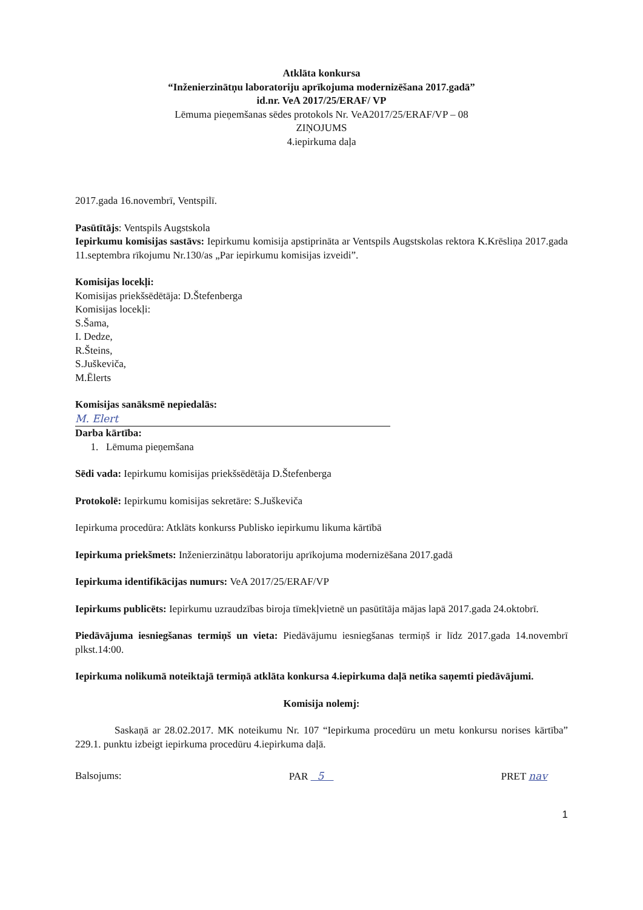Atklāta konkursa
“Inženierzinātņu laboratoriju aprīkojuma modernizēšana 2017.gadā”
id.nr. VeA 2017/25/ERAF/ VP
Lēmuma pieņemšanas sēdes protokols Nr. VeA2017/25/ERAF/VP – 08
ZIŅOJUMS
4.iepirkuma daļa
2017.gada 16.novembrī, Ventspilī.
Pasūtītājs: Ventspils Augstskola
Iepirkumu komisijas sastāvs: Iepirkumu komisija apstiprināta ar Ventspils Augstskolas rektora K.Krēsliņa 2017.gada 11.septembra rīkojumu Nr.130/as „Par iepirkumu komisijas izveidi”.
Komisijas locekļi:
Komisijas priekšsēdētāja: D.Štefenberga
Komisijas locekļi:
S.Šama,
I. Dedze,
R.Šteins,
S.Juškeviča,
M.Ēlerts
Komisijas sanāksmē nepiedalās:
M. Elert
Darba kārtība:
1. Lēmuma pieņemšana
Sēdi vada: Iepirkumu komisijas priekšsēdētāja D.Štefenberga
Protokolē: Iepirkumu komisijas sekretāre: S.Juškeviča
Iepirkuma procedūra: Atklāts konkurss Publisko iepirkumu likuma kārtībā
Iepirkuma priekšmets: Inženierzinātņu laboratoriju aprīkojuma modernizēšana 2017.gadā
Iepirkuma identifikācijas numurs: VeA 2017/25/ERAF/VP
Iepirkums publicēts: Iepirkumu uzraudzības biroja tīmekļvietnē un pasūtītāja mājas lapā 2017.gada 24.oktobrī.
Piedāvājuma iesniegšanas termiņš un vieta: Piedāvājumu iesniegšanas termiņš ir līdz 2017.gada 14.novembrī plkst.14:00.
Iepirkuma nolikumā noteiktajā termiņā atklāta konkursa 4.iepirkuma daļā netika saņemti piedāvājumi.
Komisija nolemj:
Saskaņā ar 28.02.2017. MK noteikumu Nr. 107 “Iepirkuma procedūru un metu konkursu norises kārtība” 229.1. punktu izbeigt iepirkuma procedūru 4.iepirkuma daļā.
Balsojums: PAR 5 PRET nav
1